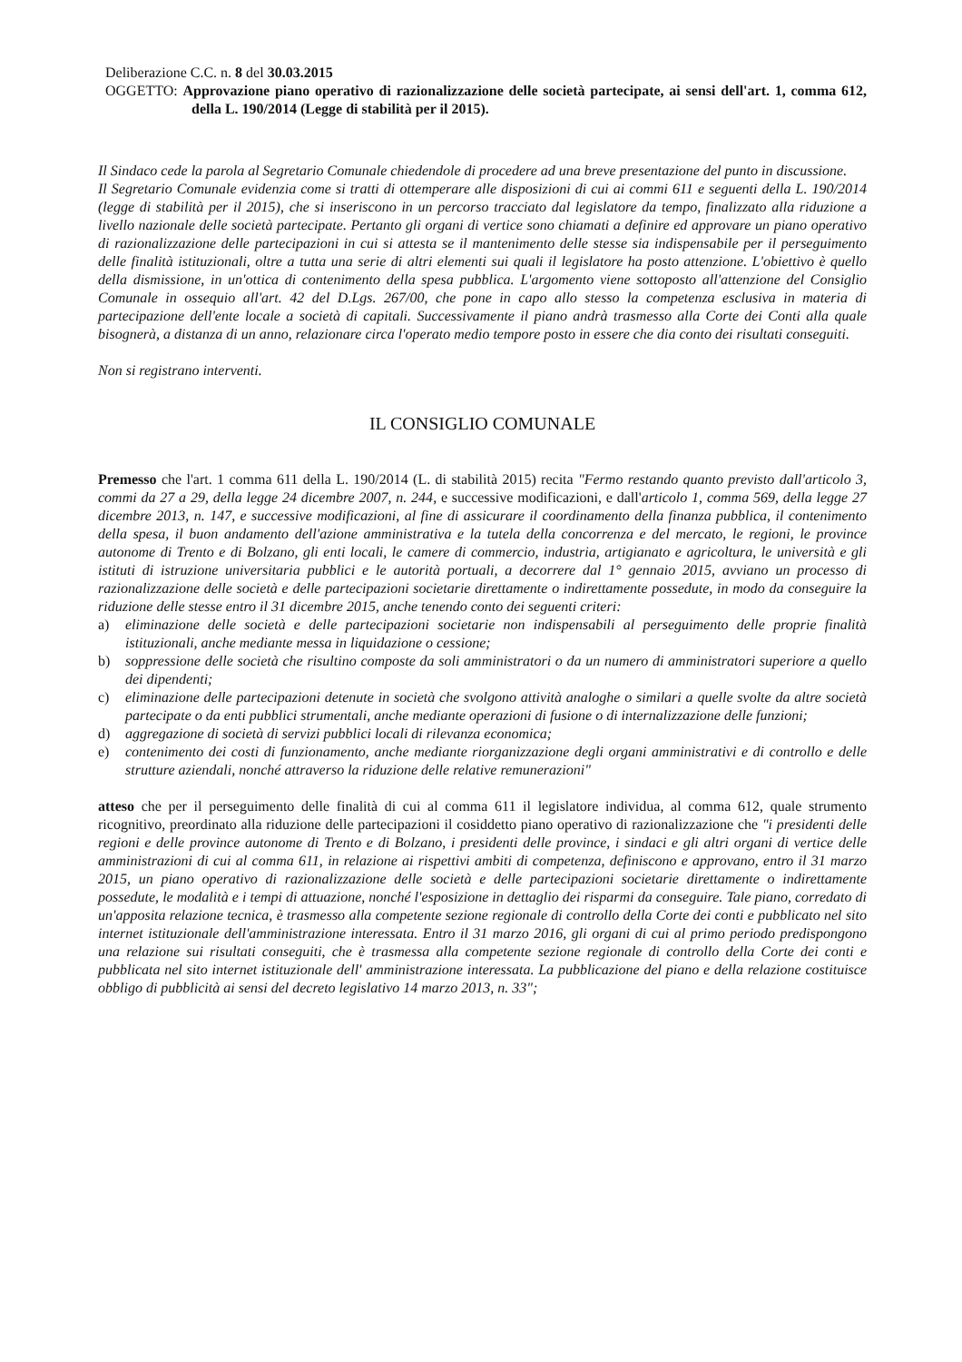Deliberazione C.C. n. 8 del 30.03.2015
OGGETTO: Approvazione piano operativo di razionalizzazione delle società partecipate, ai sensi dell'art. 1, comma 612, della L. 190/2014 (Legge di stabilità per il 2015).
Il Sindaco cede la parola al Segretario Comunale chiedendole di procedere ad una breve presentazione del punto in discussione.
Il Segretario Comunale evidenzia come si tratti di ottemperare alle disposizioni di cui ai commi 611 e seguenti della L. 190/2014 (legge di stabilità per il 2015), che si inseriscono in un percorso tracciato dal legislatore da tempo, finalizzato alla riduzione a livello nazionale delle società partecipate. Pertanto gli organi di vertice sono chiamati a definire ed approvare un piano operativo di razionalizzazione delle partecipazioni in cui si attesta se il mantenimento delle stesse sia indispensabile per il perseguimento delle finalità istituzionali, oltre a tutta una serie di altri elementi sui quali il legislatore ha posto attenzione. L'obiettivo è quello della dismissione, in un'ottica di contenimento della spesa pubblica. L'argomento viene sottoposto all'attenzione del Consiglio Comunale in ossequio all'art. 42 del D.Lgs. 267/00, che pone in capo allo stesso la competenza esclusiva in materia di partecipazione dell'ente locale a società di capitali. Successivamente il piano andrà trasmesso alla Corte dei Conti alla quale bisognerà, a distanza di un anno, relazionare circa l'operato medio tempore posto in essere che dia conto dei risultati conseguiti.
Non si registrano interventi.
IL CONSIGLIO COMUNALE
Premesso che l'art. 1 comma 611 della L. 190/2014 (L. di stabilità 2015) recita "Fermo restando quanto previsto dall'articolo 3, commi da 27 a 29, della legge 24 dicembre 2007, n. 244, e successive modificazioni, e dall'articolo 1, comma 569, della legge 27 dicembre 2013, n. 147, e successive modificazioni, al fine di assicurare il coordinamento della finanza pubblica, il contenimento della spesa, il buon andamento dell'azione amministrativa e la tutela della concorrenza e del mercato, le regioni, le province autonome di Trento e di Bolzano, gli enti locali, le camere di commercio, industria, artigianato e agricoltura, le università e gli istituti di istruzione universitaria pubblici e le autorità portuali, a decorrere dal 1° gennaio 2015, avviano un processo di razionalizzazione delle società e delle partecipazioni societarie direttamente o indirettamente possedute, in modo da conseguire la riduzione delle stesse entro il 31 dicembre 2015, anche tenendo conto dei seguenti criteri:
a) eliminazione delle società e delle partecipazioni societarie non indispensabili al perseguimento delle proprie finalità istituzionali, anche mediante messa in liquidazione o cessione;
b) soppressione delle società che risultino composte da soli amministratori o da un numero di amministratori superiore a quello dei dipendenti;
c) eliminazione delle partecipazioni detenute in società che svolgono attività analoghe o similari a quelle svolte da altre società partecipate o da enti pubblici strumentali, anche mediante operazioni di fusione o di internalizzazione delle funzioni;
d) aggregazione di società di servizi pubblici locali di rilevanza economica;
e) contenimento dei costi di funzionamento, anche mediante riorganizzazione degli organi amministrativi e di controllo e delle strutture aziendali, nonché attraverso la riduzione delle relative remunerazioni"
atteso che per il perseguimento delle finalità di cui al comma 611 il legislatore individua, al comma 612, quale strumento ricognitivo, preordinato alla riduzione delle partecipazioni il cosiddetto piano operativo di razionalizzazione che "i presidenti delle regioni e delle province autonome di Trento e di Bolzano, i presidenti delle province, i sindaci e gli altri organi di vertice delle amministrazioni di cui al comma 611, in relazione ai rispettivi ambiti di competenza, definiscono e approvano, entro il 31 marzo 2015, un piano operativo di razionalizzazione delle società e delle partecipazioni societarie direttamente o indirettamente possedute, le modalità e i tempi di attuazione, nonché l'esposizione in dettaglio dei risparmi da conseguire. Tale piano, corredato di un'apposita relazione tecnica, è trasmesso alla competente sezione regionale di controllo della Corte dei conti e pubblicato nel sito internet istituzionale dell'amministrazione interessata. Entro il 31 marzo 2016, gli organi di cui al primo periodo predispongono una relazione sui risultati conseguiti, che è trasmessa alla competente sezione regionale di controllo della Corte dei conti e pubblicata nel sito internet istituzionale dell' amministrazione interessata. La pubblicazione del piano e della relazione costituisce obbligo di pubblicità ai sensi del decreto legislativo 14 marzo 2013, n. 33";